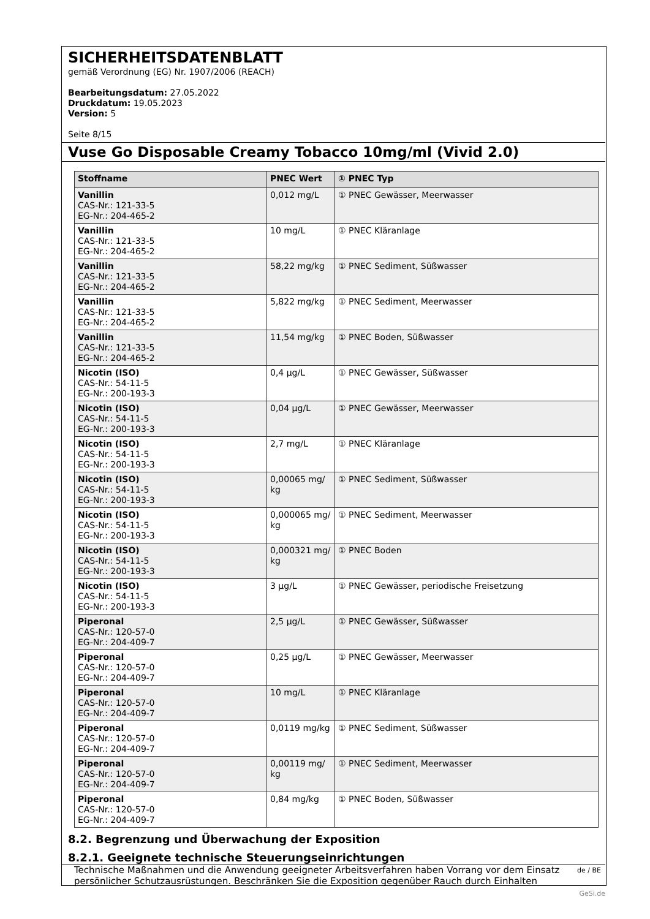SICHERHEITSDATENBLATT
gemäß Verordnung (EG) Nr. 1907/2006 (REACH)
Bearbeitungsdatum: 27.05.2022
Druckdatum: 19.05.2023
Version: 5
Seite 8/15
Vuse Go Disposable Creamy Tobacco 10mg/ml (Vivid 2.0)
| Stoffname | PNEC Wert | ① PNEC Typ |
| --- | --- | --- |
| Vanillin CAS-Nr.: 121-33-5 EG-Nr.: 204-465-2 | 0,012 mg/L | ① PNEC Gewässer, Meerwasser |
| Vanillin CAS-Nr.: 121-33-5 EG-Nr.: 204-465-2 | 10 mg/L | ① PNEC Kläranlage |
| Vanillin CAS-Nr.: 121-33-5 EG-Nr.: 204-465-2 | 58,22 mg/kg | ① PNEC Sediment, Süßwasser |
| Vanillin CAS-Nr.: 121-33-5 EG-Nr.: 204-465-2 | 5,822 mg/kg | ① PNEC Sediment, Meerwasser |
| Vanillin CAS-Nr.: 121-33-5 EG-Nr.: 204-465-2 | 11,54 mg/kg | ① PNEC Boden, Süßwasser |
| Nicotin (ISO) CAS-Nr.: 54-11-5 EG-Nr.: 200-193-3 | 0,4 µg/L | ① PNEC Gewässer, Süßwasser |
| Nicotin (ISO) CAS-Nr.: 54-11-5 EG-Nr.: 200-193-3 | 0,04 µg/L | ① PNEC Gewässer, Meerwasser |
| Nicotin (ISO) CAS-Nr.: 54-11-5 EG-Nr.: 200-193-3 | 2,7 mg/L | ① PNEC Kläranlage |
| Nicotin (ISO) CAS-Nr.: 54-11-5 EG-Nr.: 200-193-3 | 0,00065 mg/ kg | ① PNEC Sediment, Süßwasser |
| Nicotin (ISO) CAS-Nr.: 54-11-5 EG-Nr.: 200-193-3 | 0,000065 mg/ kg | ① PNEC Sediment, Meerwasser |
| Nicotin (ISO) CAS-Nr.: 54-11-5 EG-Nr.: 200-193-3 | 0,000321 mg/ kg | ① PNEC Boden |
| Nicotin (ISO) CAS-Nr.: 54-11-5 EG-Nr.: 200-193-3 | 3 µg/L | ① PNEC Gewässer, periodische Freisetzung |
| Piperonal CAS-Nr.: 120-57-0 EG-Nr.: 204-409-7 | 2,5 µg/L | ① PNEC Gewässer, Süßwasser |
| Piperonal CAS-Nr.: 120-57-0 EG-Nr.: 204-409-7 | 0,25 µg/L | ① PNEC Gewässer, Meerwasser |
| Piperonal CAS-Nr.: 120-57-0 EG-Nr.: 204-409-7 | 10 mg/L | ① PNEC Kläranlage |
| Piperonal CAS-Nr.: 120-57-0 EG-Nr.: 204-409-7 | 0,0119 mg/kg | ① PNEC Sediment, Süßwasser |
| Piperonal CAS-Nr.: 120-57-0 EG-Nr.: 204-409-7 | 0,00119 mg/ kg | ① PNEC Sediment, Meerwasser |
| Piperonal CAS-Nr.: 120-57-0 EG-Nr.: 204-409-7 | 0,84 mg/kg | ① PNEC Boden, Süßwasser |
8.2. Begrenzung und Überwachung der Exposition
8.2.1. Geeignete technische Steuerungseinrichtungen
Technische Maßnahmen und die Anwendung geeigneter Arbeitsverfahren haben Vorrang vor dem Einsatz persönlicher Schutzausrüstungen. Beschränken Sie die Exposition gegenüber Rauch durch Einhalten
de / BE
GeSi.de